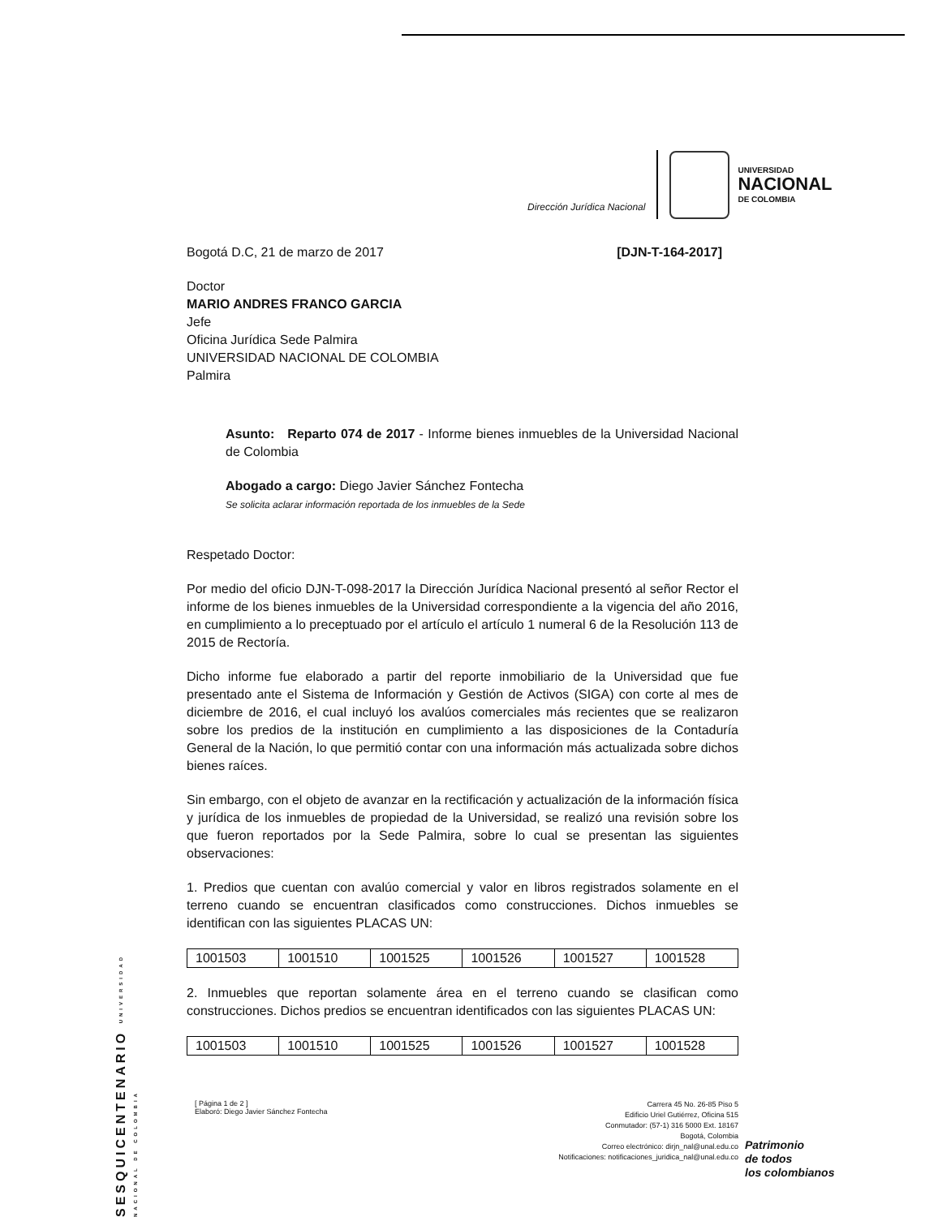Dirección Jurídica Nacional
UNIVERSIDAD
NACIONAL
DE COLOMBIA
Bogotá D.C, 21 de marzo de 2017 [DJN-T-164-2017]
Doctor
MARIO ANDRES FRANCO GARCIA
Jefe
Oficina Jurídica Sede Palmira
UNIVERSIDAD NACIONAL DE COLOMBIA
Palmira
Asunto: Reparto 074 de 2017 - Informe bienes inmuebles de la Universidad Nacional de Colombia
Abogado a cargo: Diego Javier Sánchez Fontecha
Se solicita aclarar información reportada de los inmuebles de la Sede
Respetado Doctor:
Por medio del oficio DJN-T-098-2017 la Dirección Jurídica Nacional presentó al señor Rector el informe de los bienes inmuebles de la Universidad correspondiente a la vigencia del año 2016, en cumplimiento a lo preceptuado por el artículo el artículo 1 numeral 6 de la Resolución 113 de 2015 de Rectoría.
Dicho informe fue elaborado a partir del reporte inmobiliario de la Universidad que fue presentado ante el Sistema de Información y Gestión de Activos (SIGA) con corte al mes de diciembre de 2016, el cual incluyó los avalúos comerciales más recientes que se realizaron sobre los predios de la institución en cumplimiento a las disposiciones de la Contaduría General de la Nación, lo que permitió contar con una información más actualizada sobre dichos bienes raíces.
Sin embargo, con el objeto de avanzar en la rectificación y actualización de la información física y jurídica de los inmuebles de propiedad de la Universidad, se realizó una revisión sobre los que fueron reportados por la Sede Palmira, sobre lo cual se presentan las siguientes observaciones:
1. Predios que cuentan con avalúo comercial y valor en libros registrados solamente en el terreno cuando se encuentran clasificados como construcciones. Dichos inmuebles se identifican con las siguientes PLACAS UN:
| 1001503 | 1001510 | 1001525 | 1001526 | 1001527 | 1001528 |
2. Inmuebles que reportan solamente área en el terreno cuando se clasifican como construcciones. Dichos predios se encuentran identificados con las siguientes PLACAS UN:
| 1001503 | 1001510 | 1001525 | 1001526 | 1001527 | 1001528 |
SESQUICENTENARIO UNIVERSIDAD NACIONAL DE COLOMBIA
[ Página 1 de 2 ]
Elaboró: Diego Javier Sánchez Fontecha
Carrera 45 No. 26-85 Piso 5
Edificio Uriel Gutiérrez, Oficina 515
Conmutador: (57-1) 316 5000 Ext. 18167
Bogotá, Colombia
Correo electrónico: dirjn_nal@unal.edu.co
Notificaciones: notificaciones_juridica_nal@unal.edu.co
Patrimonio
de todos
los colombianos